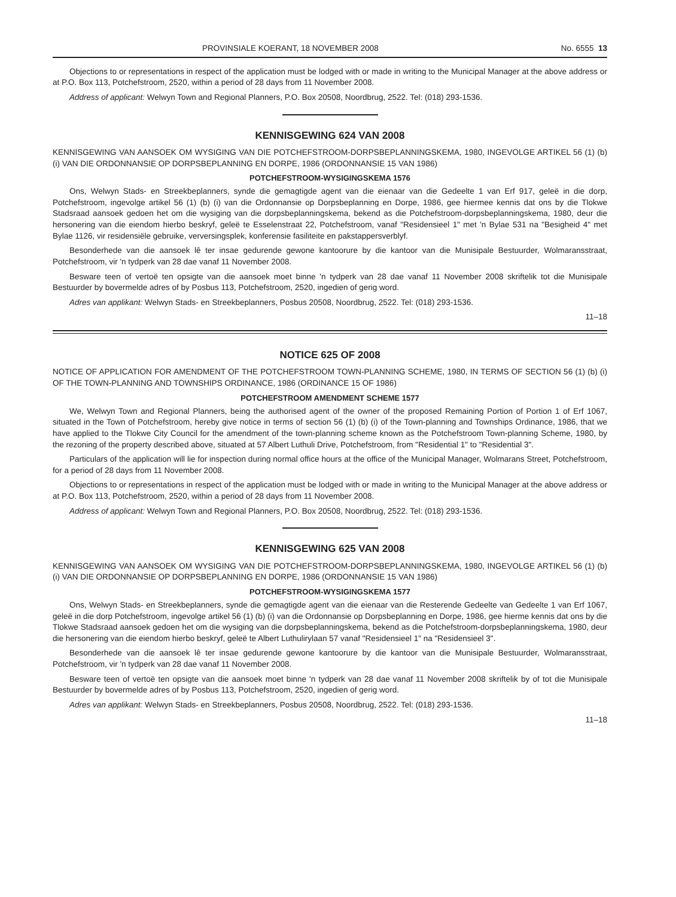PROVINSIALE KOERANT, 18 NOVEMBER 2008 No. 6555 13
Objections to or representations in respect of the application must be lodged with or made in writing to the Municipal Manager at the above address or at P.O. Box 113, Potchefstroom, 2520, within a period of 28 days from 11 November 2008.
Address of applicant: Welwyn Town and Regional Planners, P.O. Box 20508, Noordbrug, 2522. Tel: (018) 293-1536.
KENNISGEWING 624 VAN 2008
KENNISGEWING VAN AANSOEK OM WYSIGING VAN DIE POTCHEFSTROOM-DORPSBEPLANNINGSKEMA, 1980, INGEVOLGE ARTIKEL 56 (1) (b) (i) VAN DIE ORDONNANSIE OP DORPSBEPLANNING EN DORPE, 1986 (ORDONNANSIE 15 VAN 1986)
POTCHEFSTROOM-WYSIGINGSKEMA 1576
Ons, Welwyn Stads- en Streekbeplanners, synde die gemagtigde agent van die eienaar van die Gedeelte 1 van Erf 917, geleë in die dorp, Potchefstroom, ingevolge artikel 56 (1) (b) (i) van die Ordonnansie op Dorpsbeplanning en Dorpe, 1986, gee hiermee kennis dat ons by die Tlokwe Stadsraad aansoek gedoen het om die wysiging van die dorpsbeplanningskema, bekend as die Potchefstroom-dorpsbeplanningskema, 1980, deur die hersonering van die eiendom hierbo beskryf, geleë te Esselenstraat 22, Potchefstroom, vanaf "Residensieel 1" met 'n Bylae 531 na "Besigheid 4" met Bylae 1126, vir residensiële gebruike, verversingsplek, konferensie fasiliteite en pakstappersverblyf.
Besonderhede van die aansoek lê ter insae gedurende gewone kantoorure by die kantoor van die Munisipale Bestuurder, Wolmaransstraat, Potchefstroom, vir 'n tydperk van 28 dae vanaf 11 November 2008.
Besware teen of vertoë ten opsigte van die aansoek moet binne 'n tydperk van 28 dae vanaf 11 November 2008 skriftelik tot die Munisipale Bestuurder by bovermelde adres of by Posbus 113, Potchefstroom, 2520, ingedien of gerig word.
Adres van applikant: Welwyn Stads- en Streekbeplanners, Posbus 20508, Noordbrug, 2522. Tel: (018) 293-1536.
11–18
NOTICE 625 OF 2008
NOTICE OF APPLICATION FOR AMENDMENT OF THE POTCHEFSTROOM TOWN-PLANNING SCHEME, 1980, IN TERMS OF SECTION 56 (1) (b) (i) OF THE TOWN-PLANNING AND TOWNSHIPS ORDINANCE, 1986 (ORDINANCE 15 OF 1986)
POTCHEFSTROOM AMENDMENT SCHEME 1577
We, Welwyn Town and Regional Planners, being the authorised agent of the owner of the proposed Remaining Portion of Portion 1 of Erf 1067, situated in the Town of Potchefstroom, hereby give notice in terms of section 56 (1) (b) (i) of the Town-planning and Townships Ordinance, 1986, that we have applied to the Tlokwe City Council for the amendment of the town-planning scheme known as the Potchefstroom Town-planning Scheme, 1980, by the rezoning of the property described above, situated at 57 Albert Luthuli Drive, Potchefstroom, from "Residential 1" to "Residential 3".
Particulars of the application will lie for inspection during normal office hours at the office of the Municipal Manager, Wolmarans Street, Potchefstroom, for a period of 28 days from 11 November 2008.
Objections to or representations in respect of the application must be lodged with or made in writing to the Municipal Manager at the above address or at P.O. Box 113, Potchefstroom, 2520, within a period of 28 days from 11 November 2008.
Address of applicant: Welwyn Town and Regional Planners, P.O. Box 20508, Noordbrug, 2522. Tel: (018) 293-1536.
KENNISGEWING 625 VAN 2008
KENNISGEWING VAN AANSOEK OM WYSIGING VAN DIE POTCHEFSTROOM-DORPSBEPLANNINGSKEMA, 1980, INGEVOLGE ARTIKEL 56 (1) (b) (i) VAN DIE ORDONNANSIE OP DORPSBEPLANNING EN DORPE, 1986 (ORDONNANSIE 15 VAN 1986)
POTCHEFSTROOM-WYSIGINGSKEMA 1577
Ons, Welwyn Stads- en Streekbeplanners, synde die gemagtigde agent van die eienaar van die Resterende Gedeelte van Gedeelte 1 van Erf 1067, geleë in die dorp Potchefstroom, ingevolge artikel 56 (1) (b) (i) van die Ordonnansie op Dorpsbeplanning en Dorpe, 1986, gee hierme kennis dat ons by die Tlokwe Stadsraad aansoek gedoen het om die wysiging van die dorpsbeplanningskema, bekend as die Potchefstroom-dorpsbeplanningskema, 1980, deur die hersonering van die eiendom hierbo beskryf, geleë te Albert Luthulirylaan 57 vanaf "Residensieel 1" na "Residensieel 3".
Besonderhede van die aansoek lê ter insae gedurende gewone kantoorure by die kantoor van die Munisipale Bestuurder, Wolmaransstraat, Potchefstroom, vir 'n tydperk van 28 dae vanaf 11 November 2008.
Besware teen of vertoë ten opsigte van die aansoek moet binne 'n tydperk van 28 dae vanaf 11 November 2008 skriftelik by of tot die Munisipale Bestuurder by bovermelde adres of by Posbus 113, Potchefstroom, 2520, ingedien of gerig word.
Adres van applikant: Welwyn Stads- en Streekbeplanners, Posbus 20508, Noordbrug, 2522. Tel: (018) 293-1536.
11–18